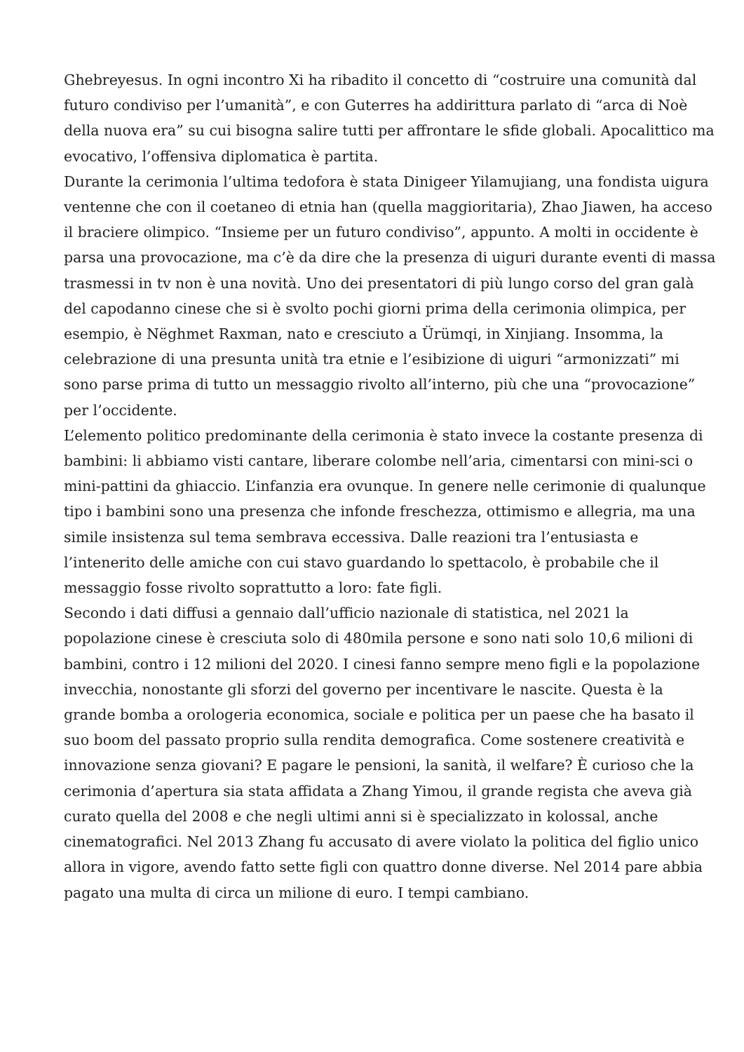Ghebreyesus. In ogni incontro Xi ha ribadito il concetto di “costruire una comunità dal futuro condiviso per l’umanità”, e con Guterres ha addirittura parlato di “arca di Noè della nuova era” su cui bisogna salire tutti per affrontare le sfide globali. Apocalittico ma evocativo, l’offensiva diplomatica è partita.
Durante la cerimonia l’ultima tedofora è stata Dinigeer Yilamujiang, una fondista uigura ventenne che con il coetaneo di etnia han (quella maggioritaria), Zhao Jiawen, ha acceso il braciere olimpico. “Insieme per un futuro condiviso”, appunto. A molti in occidente è parsa una provocazione, ma c’è da dire che la presenza di uiguri durante eventi di massa trasmessi in tv non è una novità. Uno dei presentatori di più lungo corso del gran galà del capodanno cinese che si è svolto pochi giorni prima della cerimonia olimpica, per esempio, è Nëghmet Raxman, nato e cresciuto a Ürümqi, in Xinjiang. Insomma, la celebrazione di una presunta unità tra etnie e l’esibizione di uiguri “armonizzati” mi sono parse prima di tutto un messaggio rivolto all’interno, più che una “provocazione” per l’occidente.
L’elemento politico predominante della cerimonia è stato invece la costante presenza di bambini: li abbiamo visti cantare, liberare colombe nell’aria, cimentarsi con mini-sci o mini-pattini da ghiaccio. L’infanzia era ovunque. In genere nelle cerimonie di qualunque tipo i bambini sono una presenza che infonde freschezza, ottimismo e allegria, ma una simile insistenza sul tema sembrava eccessiva. Dalle reazioni tra l’entusiasta e l’intenerito delle amiche con cui stavo guardando lo spettacolo, è probabile che il messaggio fosse rivolto soprattutto a loro: fate figli.
Secondo i dati diffusi a gennaio dall’ufficio nazionale di statistica, nel 2021 la popolazione cinese è cresciuta solo di 480mila persone e sono nati solo 10,6 milioni di bambini, contro i 12 milioni del 2020. I cinesi fanno sempre meno figli e la popolazione invecchia, nonostante gli sforzi del governo per incentivare le nascite. Questa è la grande bomba a orologeria economica, sociale e politica per un paese che ha basato il suo boom del passato proprio sulla rendita demografica. Come sostenere creatività e innovazione senza giovani? E pagare le pensioni, la sanità, il welfare? È curioso che la cerimonia d’apertura sia stata affidata a Zhang Yimou, il grande regista che aveva già curato quella del 2008 e che negli ultimi anni si è specializzato in kolossal, anche cinematografici. Nel 2013 Zhang fu accusato di avere violato la politica del figlio unico allora in vigore, avendo fatto sette figli con quattro donne diverse. Nel 2014 pare abbia pagato una multa di circa un milione di euro. I tempi cambiano.